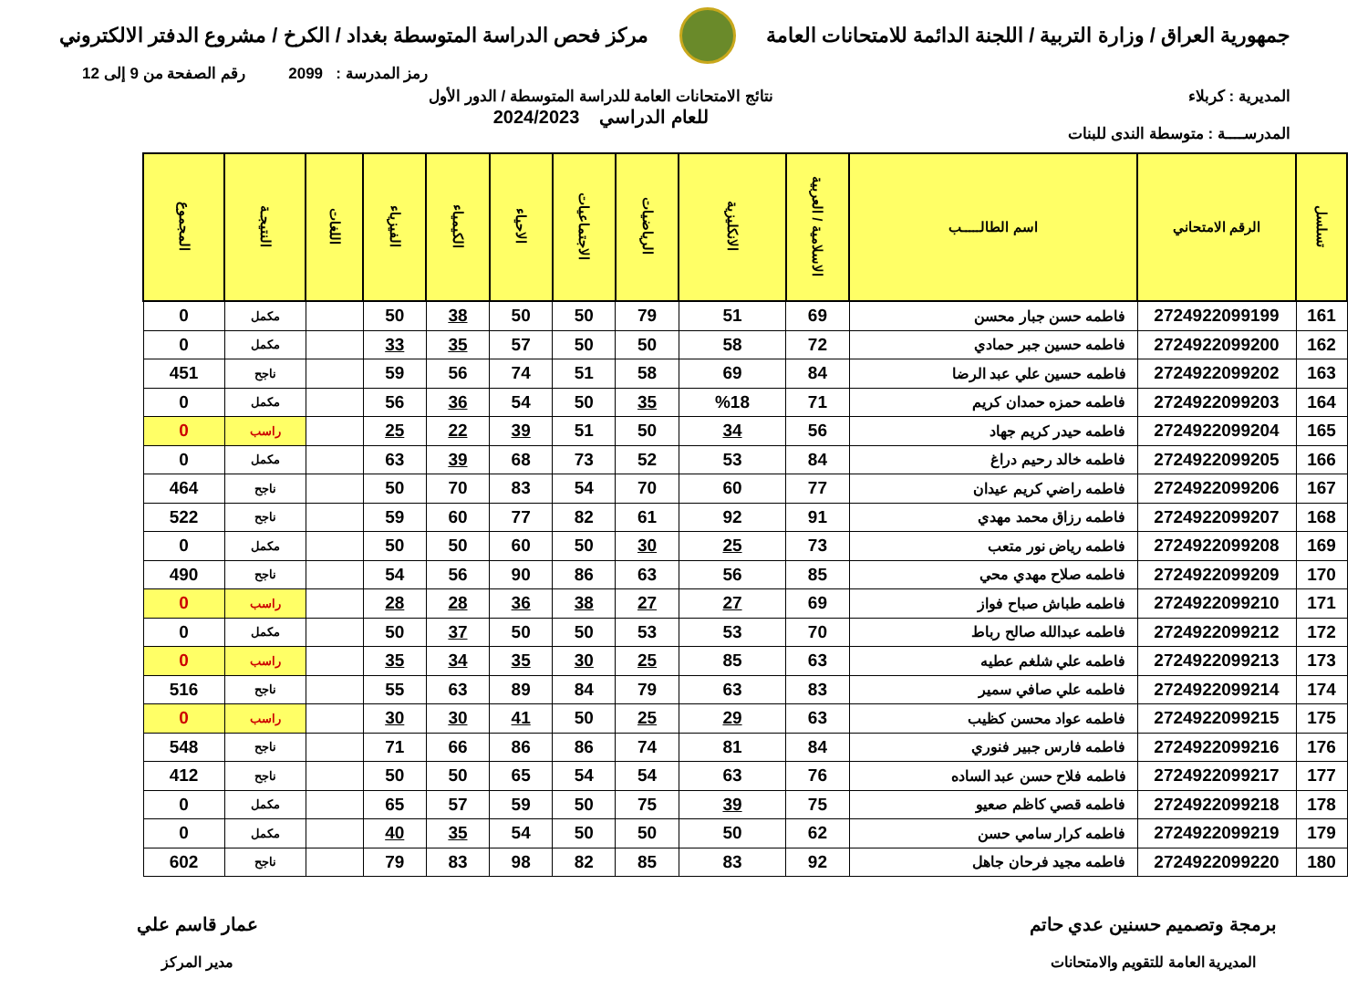جمهورية العراق / وزارة التربية / اللجنة الدائمة للامتحانات العامة
مركز فحص الدراسة المتوسطة بغداد / الكرخ / مشروع الدفتر الالكتروني
رمز المدرسة : 2099 رقم الصفحة من 9 إلى 12
المديرية : كربلاء
المدرســــة : متوسطة الندى للبنات
نتائج الامتحانات العامة للدراسة المتوسطة / الدور الأول
للعام الدراسي 2024/2023
| تسلسل | الرقم الامتحاني | اسم الطالـــــب | الاسلامية / العربية | الانكليزية | الرياضيات | الاجتماعيات | الاحياء | الكيمياء | الفيزياء | اللغات | النتيجـة | المجموع |
| --- | --- | --- | --- | --- | --- | --- | --- | --- | --- | --- | --- | --- |
| 161 | 2724922099199 | فاطمه حسن جبار محسن | 69 | 51 | 79 | 50 | 50 | 38 | 50 | | مكمل | 0 |
| 162 | 2724922099200 | فاطمه حسين جبر حمادي | 72 | 58 | 50 | 50 | 57 | 35 | 33 | | مكمل | 0 |
| 163 | 2724922099202 | فاطمه حسين علي عبد الرضا | 84 | 69 | 58 | 51 | 74 | 56 | 59 | | ناجح | 451 |
| 164 | 2724922099203 | فاطمه حمزه حمدان كريم | 71 | %18 | 35 | 50 | 54 | 36 | 56 | | مكمل | 0 |
| 165 | 2724922099204 | فاطمه حيدر كريم جهاد | 56 | 34 | 50 | 51 | 39 | 22 | 25 | | راسب | 0 |
| 166 | 2724922099205 | فاطمه خالد رحيم دراغ | 84 | 53 | 52 | 73 | 68 | 39 | 63 | | مكمل | 0 |
| 167 | 2724922099206 | فاطمه راضي كريم عيدان | 77 | 60 | 70 | 54 | 83 | 70 | 50 | | ناجح | 464 |
| 168 | 2724922099207 | فاطمه رزاق محمد مهدي | 91 | 92 | 61 | 82 | 77 | 60 | 59 | | ناجح | 522 |
| 169 | 2724922099208 | فاطمه رياض نور متعب | 73 | 25 | 30 | 50 | 60 | 50 | 50 | | مكمل | 0 |
| 170 | 2724922099209 | فاطمه صلاح مهدي محي | 85 | 56 | 63 | 86 | 90 | 56 | 54 | | ناجح | 490 |
| 171 | 2724922099210 | فاطمه طباش صباح فواز | 69 | 27 | 27 | 38 | 36 | 28 | 28 | | راسب | 0 |
| 172 | 2724922099212 | فاطمه عبدالله صالح رباط | 70 | 53 | 53 | 50 | 50 | 37 | 50 | | مكمل | 0 |
| 173 | 2724922099213 | فاطمه علي شلغم عطيه | 63 | 85 | 25 | 30 | 35 | 34 | 35 | | راسب | 0 |
| 174 | 2724922099214 | فاطمه علي صافي سمير | 83 | 63 | 79 | 84 | 89 | 63 | 55 | | ناجح | 516 |
| 175 | 2724922099215 | فاطمه عواد محسن كظيب | 63 | 29 | 25 | 50 | 41 | 30 | 30 | | راسب | 0 |
| 176 | 2724922099216 | فاطمه فارس جبير فنوري | 84 | 81 | 74 | 86 | 86 | 66 | 71 | | ناجح | 548 |
| 177 | 2724922099217 | فاطمه فلاح حسن عبد الساده | 76 | 63 | 54 | 54 | 65 | 50 | 50 | | ناجح | 412 |
| 178 | 2724922099218 | فاطمه قصي كاظم صعيو | 75 | 39 | 75 | 50 | 59 | 57 | 65 | | مكمل | 0 |
| 179 | 2724922099219 | فاطمه كرار سامي حسن | 62 | 50 | 50 | 50 | 54 | 35 | 40 | | مكمل | 0 |
| 180 | 2724922099220 | فاطمه مجيد فرحان جاهل | 92 | 83 | 85 | 82 | 98 | 83 | 79 | | ناجح | 602 |
برمجة وتصميم حسنين عدي حاتم
المديرية العامة للتقويم والامتحانات
عمار قاسم علي
مدير المركز